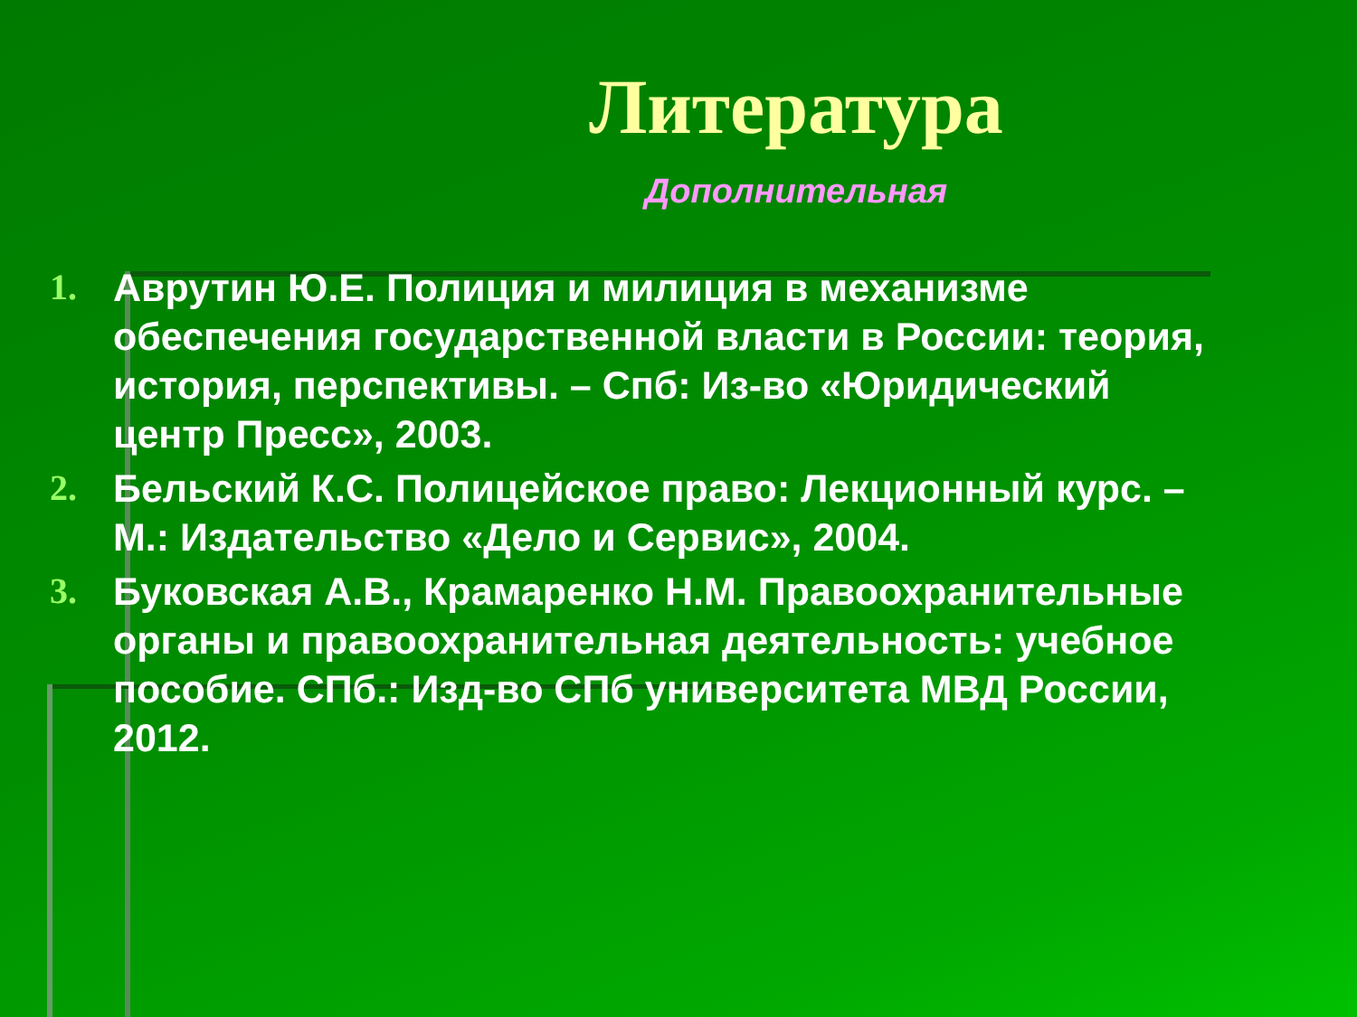Литература
Дополнительная
1. Аврутин Ю.Е. Полиция и милиция в механизме обеспечения государственной власти в России: теория, история, перспективы. – Спб: Из-во «Юридический центр Пресс», 2003.
2. Бельский К.С. Полицейское право: Лекционный курс. – М.: Издательство «Дело и Сервис», 2004.
3. Буковская А.В., Крамаренко Н.М. Правоохранительные органы и правоохранительная деятельность: учебное пособие. СПб.: Изд-во СПб университета МВД России, 2012.